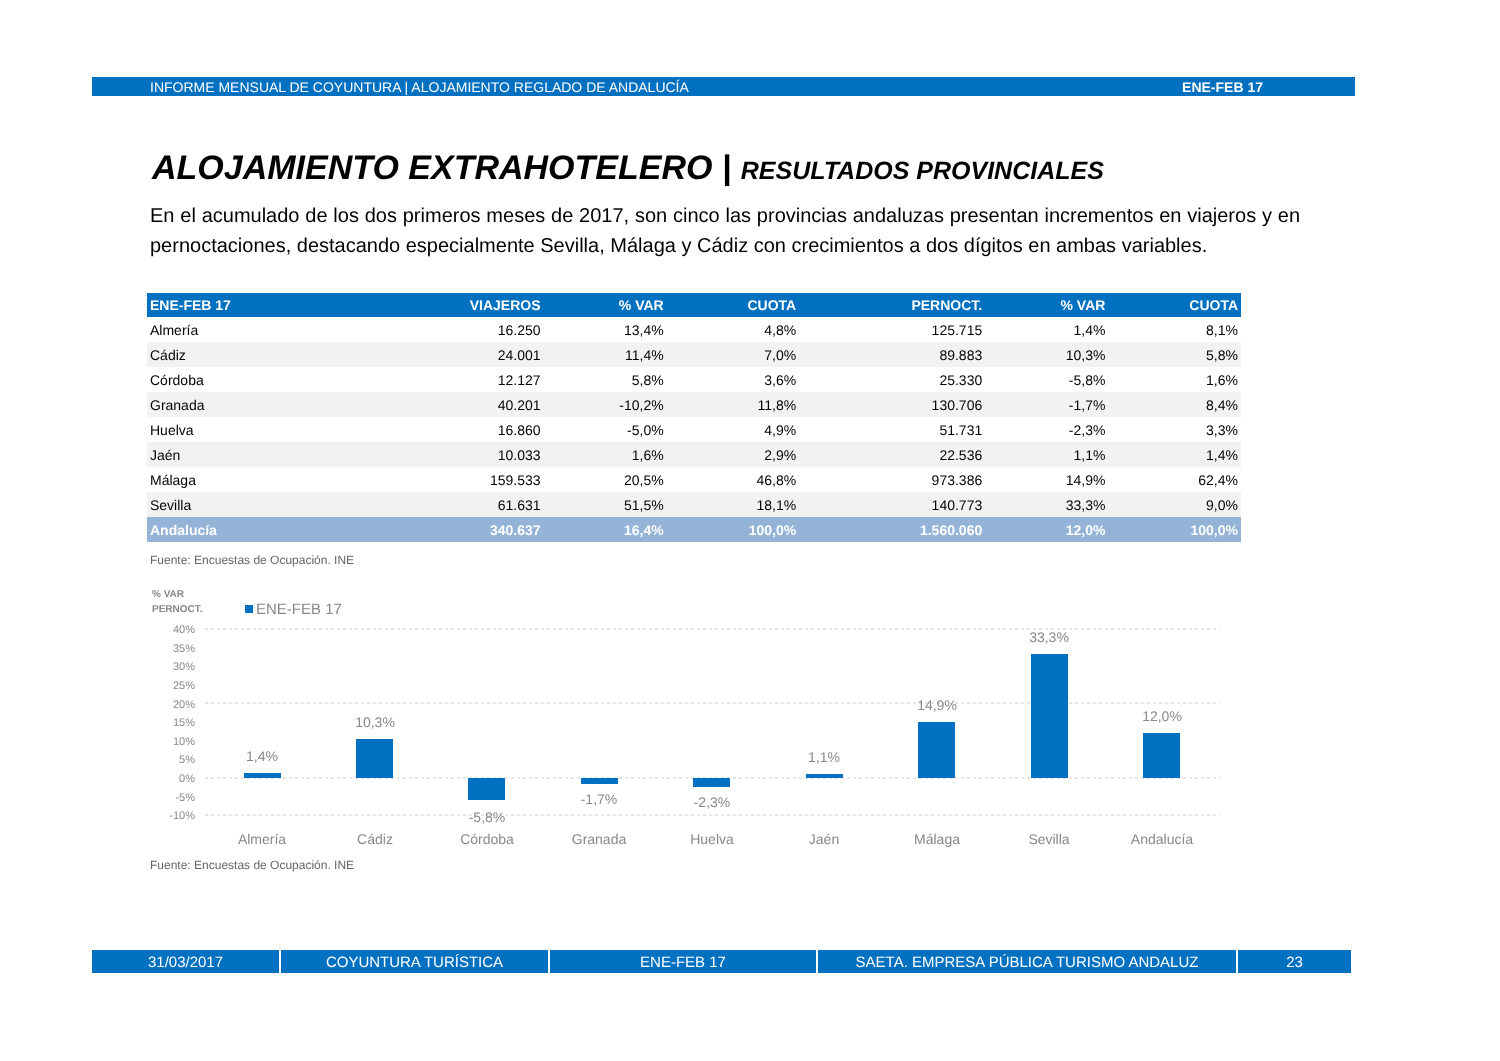INFORME MENSUAL DE COYUNTURA | ALOJAMIENTO REGLADO DE ANDALUCÍA ENE-FEB 17
ALOJAMIENTO EXTRAHOTELERO | RESULTADOS PROVINCIALES
En el acumulado de los dos primeros meses de 2017, son cinco las provincias andaluzas presentan incrementos en viajeros y en pernoctaciones, destacando especialmente Sevilla, Málaga y Cádiz con crecimientos a dos dígitos en ambas variables.
| ENE-FEB 17 | VIAJEROS | % VAR | CUOTA | PERNOCT. | % VAR | CUOTA |
| --- | --- | --- | --- | --- | --- | --- |
| Almería | 16.250 | 13,4% | 4,8% | 125.715 | 1,4% | 8,1% |
| Cádiz | 24.001 | 11,4% | 7,0% | 89.883 | 10,3% | 5,8% |
| Córdoba | 12.127 | 5,8% | 3,6% | 25.330 | -5,8% | 1,6% |
| Granada | 40.201 | -10,2% | 11,8% | 130.706 | -1,7% | 8,4% |
| Huelva | 16.860 | -5,0% | 4,9% | 51.731 | -2,3% | 3,3% |
| Jaén | 10.033 | 1,6% | 2,9% | 22.536 | 1,1% | 1,4% |
| Málaga | 159.533 | 20,5% | 46,8% | 973.386 | 14,9% | 62,4% |
| Sevilla | 61.631 | 51,5% | 18,1% | 140.773 | 33,3% | 9,0% |
| Andalucía | 340.637 | 16,4% | 100,0% | 1.560.060 | 12,0% | 100,0% |
Fuente: Encuestas de Ocupación. INE
% VAR
PERNOCT.
ENE-FEB 17
40%
35%
30%
25%
20%
15%
10%
5%
0%
-5%
-10%
1,4%
10,3%
-5,8%
-1,7%
-2,3%
1,1%
14,9%
33,3%
12,0%
Almería
Cádiz
Córdoba
Granada
Huelva
Jaén
Málaga
Sevilla
Andalucía
Fuente: Encuestas de Ocupación. INE
31/03/2017 COYUNTURA TURÍSTICA ENE-FEB 17 SAETA. EMPRESA PÚBLICA TURISMO ANDALUZ 23